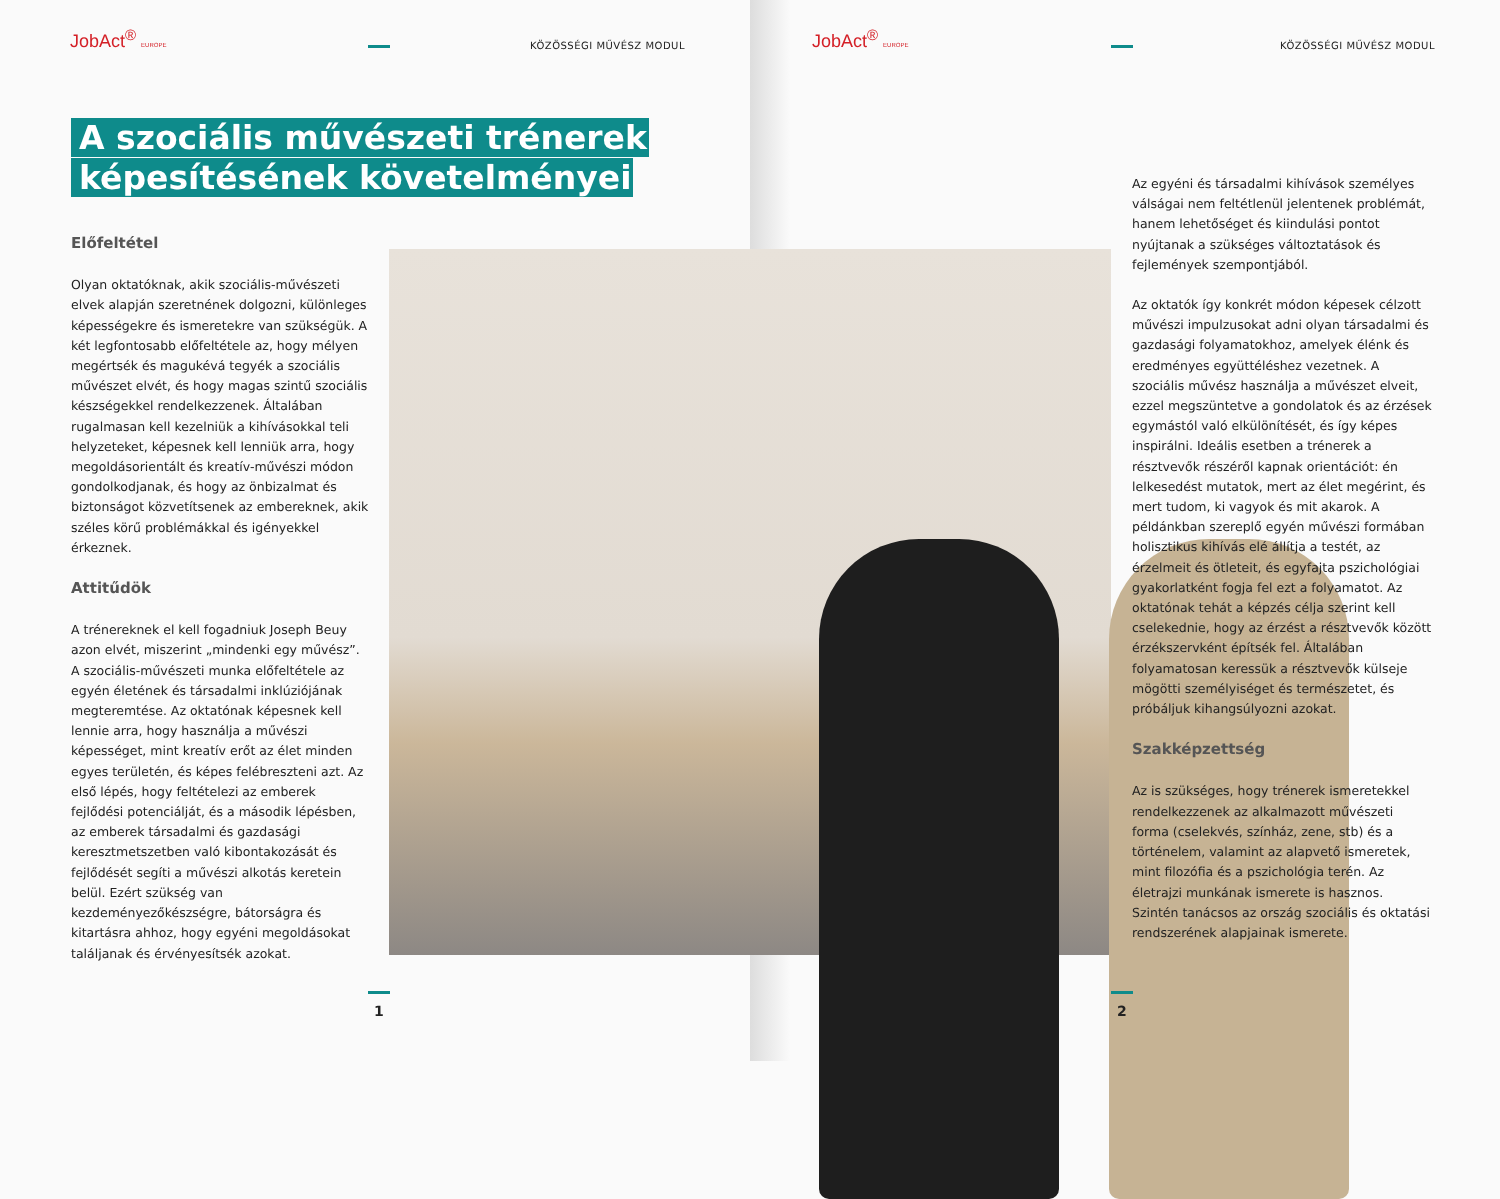JobAct<sup>®</sup> EUROPE KÖZÖSSÉGI MŰVÉSZ MODUL
A szociális művészeti trénerek
képesítésének követelményei
Előfeltétel
Olyan oktatóknak, akik szociális-művészeti elvek alapján szeretnének dolgozni, különleges képességekre és ismeretekre van szükségük. A két legfontosabb előfeltétele az, hogy mélyen megértsék és magukévá tegyék a szociális művészet elvét, és hogy magas szintű szociális készségekkel rendelkezzenek. Általában rugalmasan kell kezelniük a kihívásokkal teli helyzeteket, képesnek kell lenniük arra, hogy megoldásorientált és kreatív-művészi módon gondolkodjanak, és hogy az önbizalmat és biztonságot közvetítsenek az embereknek, akik széles körű problémákkal és igényekkel érkeznek.
Attitűdök
A trénereknek el kell fogadniuk Joseph Beuy azon elvét, miszerint „mindenki egy művész”. A szociális-művészeti munka előfeltétele az egyén életének és társadalmi inklúziójának megteremtése. Az oktatónak képesnek kell lennie arra, hogy használja a művészi képességet, mint kreatív erőt az élet minden egyes területén, és képes felébreszteni azt. Az első lépés, hogy feltételezi az emberek fejlődési potenciálját, és a második lépésben, az emberek társadalmi és gazdasági keresztmetszetben való kibontakozását és fejlődését segíti a művészi alkotás keretein belül. Ezért szükség van kezdeményezőkészségre, bátorságra és kitartásra ahhoz, hogy egyéni megoldásokat találjanak és érvényesítsék azokat.
1
JobAct<sup>®</sup> EUROPE KÖZÖSSÉGI MŰVÉSZ MODUL
Az egyéni és társadalmi kihívások személyes válságai nem feltétlenül jelentenek problémát, hanem lehetőséget és kiindulási pontot nyújtanak a szükséges változtatások és fejlemények szempontjából.
Az oktatók így konkrét módon képesek célzott művészi impulzusokat adni olyan társadalmi és gazdasági folyamatokhoz, amelyek élénk és eredményes együttéléshez vezetnek. A szociális művész használja a művészet elveit, ezzel megszüntetve a gondolatok és az érzések egymástól való elkülönítését, és így képes inspirálni. Ideális esetben a trénerek a résztvevők részéről kapnak orientációt: én lelkesedést mutatok, mert az élet megérint, és mert tudom, ki vagyok és mit akarok. A példánkban szereplő egyén művészi formában holisztikus kihívás elé állítja a testét, az érzelmeit és ötleteit, és egyfajta pszichológiai gyakorlatként fogja fel ezt a folyamatot. Az oktatónak tehát a képzés célja szerint kell cselekednie, hogy az érzést a résztvevők között érzékszervként építsék fel. Általában folyamatosan keressük a résztvevők külseje mögötti személyiséget és természetet, és próbáljuk kihangsúlyozni azokat.
Szakképzettség
Az is szükséges, hogy trénerek ismeretekkel rendelkezzenek az alkalmazott művészeti forma (cselekvés, színház, zene, stb) és a történelem, valamint az alapvető ismeretek, mint filozófia és a pszichológia terén. Az életrajzi munkának ismerete is hasznos. Szintén tanácsos az ország szociális és oktatási rendszerének alapjainak ismerete.
2